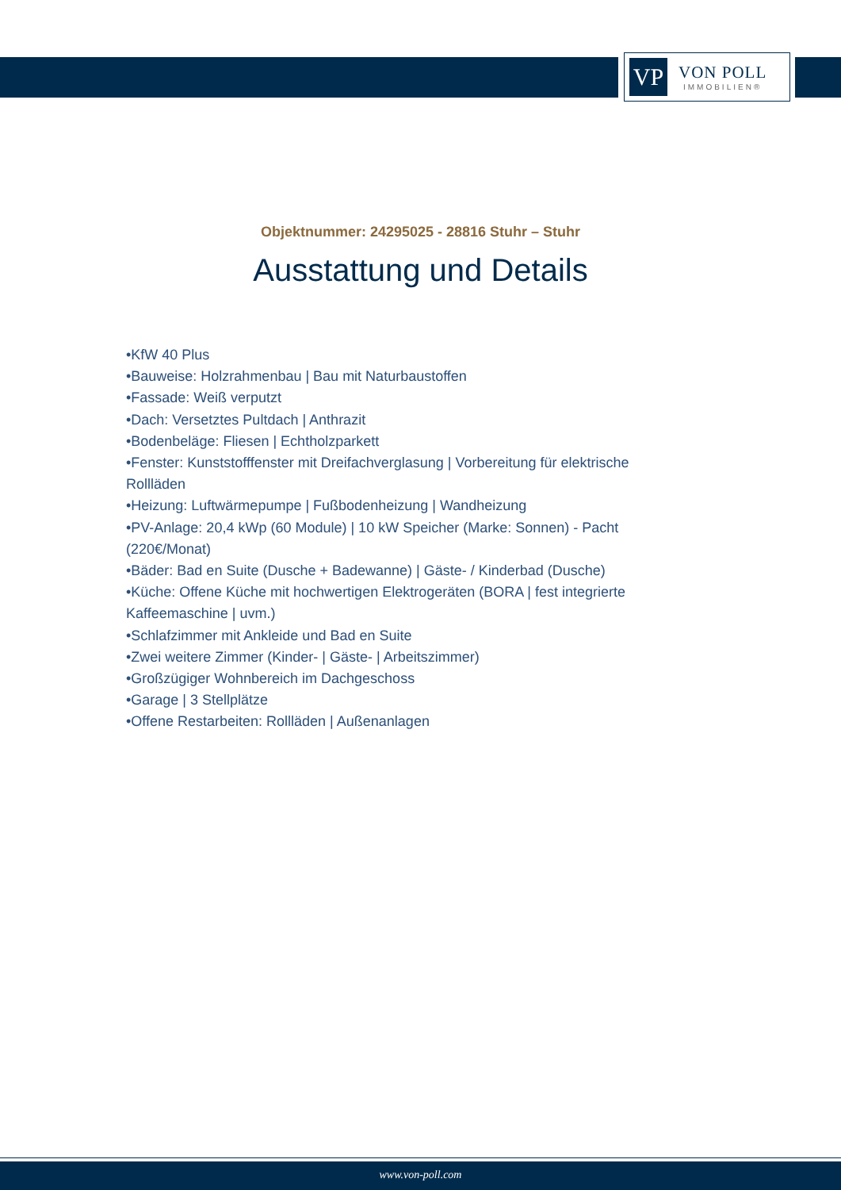VP
VON POLL
IMMOBILIEN®
Objektnummer: 24295025 - 28816 Stuhr – Stuhr
Ausstattung und Details
•KfW 40 Plus
•Bauweise: Holzrahmenbau | Bau mit Naturbaustoffen
•Fassade: Weiß verputzt
•Dach: Versetztes Pultdach | Anthrazit
•Bodenbeläge: Fliesen | Echtholzparkett
•Fenster: Kunststofffenster mit Dreifachverglasung | Vorbereitung für elektrische Rollläden
•Heizung: Luftwärmepumpe | Fußbodenheizung | Wandheizung
•PV-Anlage: 20,4 kWp (60 Module) | 10 kW Speicher (Marke: Sonnen) - Pacht (220€/Monat)
•Bäder: Bad en Suite (Dusche + Badewanne) | Gäste- / Kinderbad (Dusche)
•Küche: Offene Küche mit hochwertigen Elektrogeräten (BORA | fest integrierte Kaffeemaschine | uvm.)
•Schlafzimmer mit Ankleide und Bad en Suite
•Zwei weitere Zimmer (Kinder- | Gäste- | Arbeitszimmer)
•Großzügiger Wohnbereich im Dachgeschoss
•Garage | 3 Stellplätze
•Offene Restarbeiten: Rollläden | Außenanlagen
www.von-poll.com